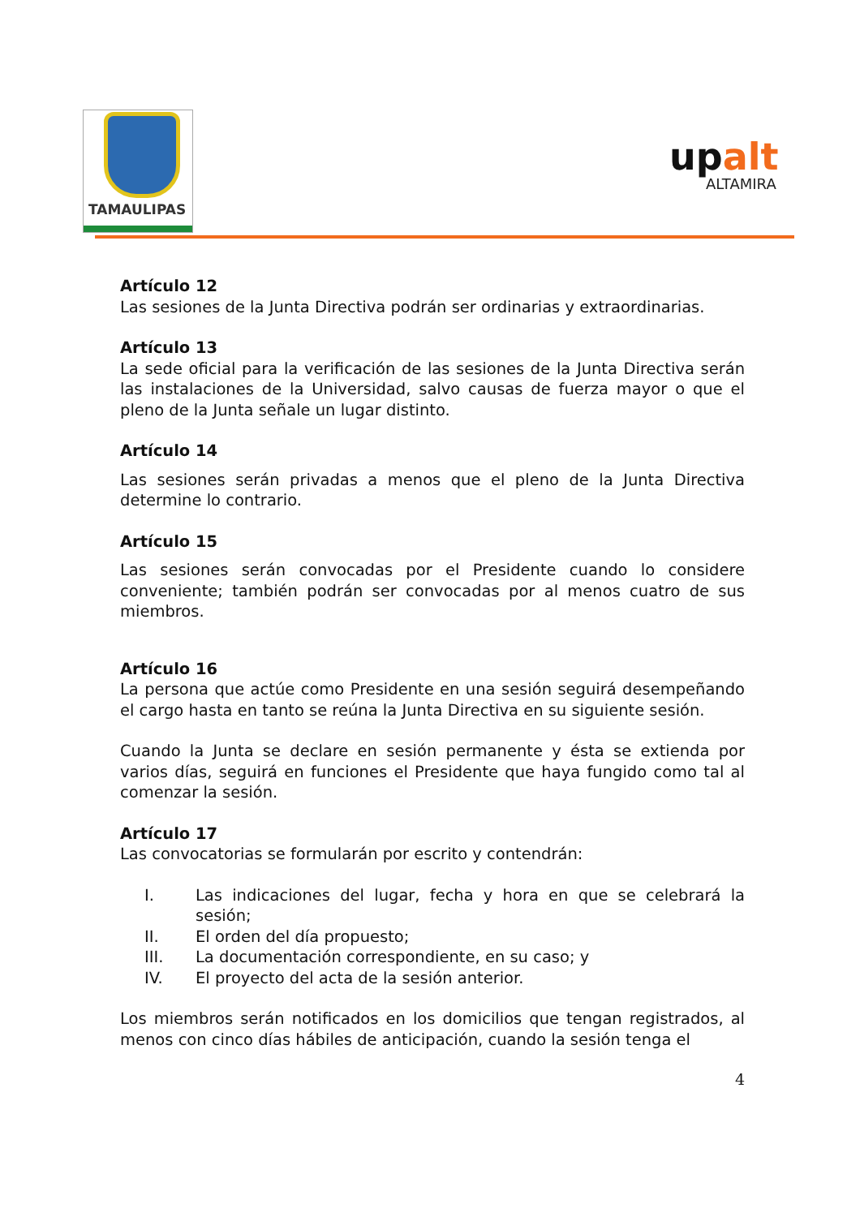TAMAULIPAS
upalt
ALTAMIRA
Artículo 12
Las sesiones de la Junta Directiva podrán ser ordinarias y extraordinarias.
Artículo 13
La sede oficial para la verificación de las sesiones de la Junta Directiva serán las instalaciones de la Universidad, salvo causas de fuerza mayor o que el pleno de la Junta señale un lugar distinto.
Artículo 14
Las sesiones serán privadas a menos que el pleno de la Junta Directiva determine lo contrario.
Artículo 15
Las sesiones serán convocadas por el Presidente cuando lo considere conveniente; también podrán ser convocadas por al menos cuatro de sus miembros.
Artículo 16
La persona que actúe como Presidente en una sesión seguirá desempeñando el cargo hasta en tanto se reúna la Junta Directiva en su siguiente sesión.
Cuando la Junta se declare en sesión permanente y ésta se extienda por varios días, seguirá en funciones el Presidente que haya fungido como tal al comenzar la sesión.
Artículo 17
Las convocatorias se formularán por escrito y contendrán:
I. Las indicaciones del lugar, fecha y hora en que se celebrará la sesión;
II. El orden del día propuesto;
III. La documentación correspondiente, en su caso; y
IV. El proyecto del acta de la sesión anterior.
Los miembros serán notificados en los domicilios que tengan registrados, al menos con cinco días hábiles de anticipación, cuando la sesión tenga el
4